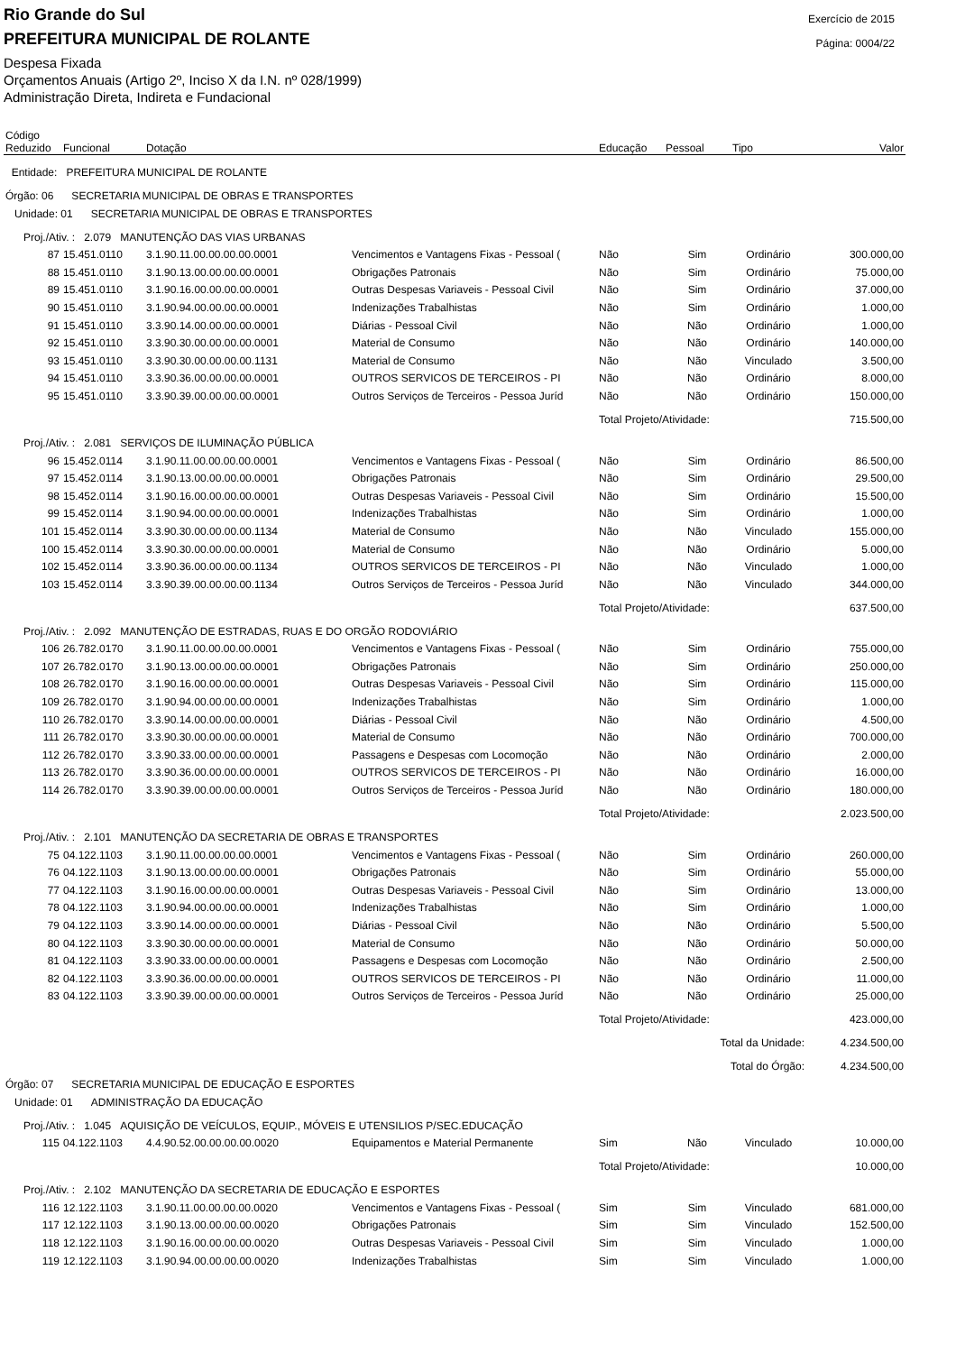Rio Grande do Sul
PREFEITURA MUNICIPAL DE ROLANTE
Despesa Fixada
Orçamentos Anuais (Artigo 2º, Inciso X da I.N. nº 028/1999)
Administração Direta, Indireta e Fundacional
Exercício de 2015
Página: 0004/22
| Código Reduzido | Funcional | Dotação | | Educação | Pessoal | Tipo | Valor |
| --- | --- | --- | --- | --- | --- | --- | --- |
| Entidade: PREFEITURA MUNICIPAL DE ROLANTE | | | | | | | |
| Órgão: 06 SECRETARIA MUNICIPAL DE OBRAS E TRANSPORTES | | | | | | | |
| Unidade: 01 SECRETARIA MUNICIPAL DE OBRAS E TRANSPORTES | | | | | | | |
| Proj./Ativ. : 2.079 MANUTENÇÃO DAS VIAS URBANAS | | | | | | | |
| 87 | 15.451.0110 | 3.1.90.11.00.00.00.00.0001 | Vencimentos e Vantagens Fixas - Pessoal ( | Não | Sim | Ordinário | 300.000,00 |
| 88 | 15.451.0110 | 3.1.90.13.00.00.00.00.0001 | Obrigações Patronais | Não | Sim | Ordinário | 75.000,00 |
| 89 | 15.451.0110 | 3.1.90.16.00.00.00.00.0001 | Outras Despesas Variaveis - Pessoal Civil | Não | Sim | Ordinário | 37.000,00 |
| 90 | 15.451.0110 | 3.1.90.94.00.00.00.00.0001 | Indenizações Trabalhistas | Não | Sim | Ordinário | 1.000,00 |
| 91 | 15.451.0110 | 3.3.90.14.00.00.00.00.0001 | Diárias - Pessoal Civil | Não | Não | Ordinário | 1.000,00 |
| 92 | 15.451.0110 | 3.3.90.30.00.00.00.00.0001 | Material de Consumo | Não | Não | Ordinário | 140.000,00 |
| 93 | 15.451.0110 | 3.3.90.30.00.00.00.00.1131 | Material de Consumo | Não | Não | Vinculado | 3.500,00 |
| 94 | 15.451.0110 | 3.3.90.36.00.00.00.00.0001 | OUTROS SERVICOS DE TERCEIROS - PI | Não | Não | Ordinário | 8.000,00 |
| 95 | 15.451.0110 | 3.3.90.39.00.00.00.00.0001 | Outros Serviços de Terceiros - Pessoa Juríd | Não | Não | Ordinário | 150.000,00 |
| | | | | Total Projeto/Atividade: | | | 715.500,00 |
| Proj./Ativ. : 2.081 SERVIÇOS DE ILUMINAÇÃO PÚBLICA | | | | | | | |
| 96 | 15.452.0114 | 3.1.90.11.00.00.00.00.0001 | Vencimentos e Vantagens Fixas - Pessoal ( | Não | Sim | Ordinário | 86.500,00 |
| 97 | 15.452.0114 | 3.1.90.13.00.00.00.00.0001 | Obrigações Patronais | Não | Sim | Ordinário | 29.500,00 |
| 98 | 15.452.0114 | 3.1.90.16.00.00.00.00.0001 | Outras Despesas Variaveis - Pessoal Civil | Não | Sim | Ordinário | 15.500,00 |
| 99 | 15.452.0114 | 3.1.90.94.00.00.00.00.0001 | Indenizações Trabalhistas | Não | Sim | Ordinário | 1.000,00 |
| 101 | 15.452.0114 | 3.3.90.30.00.00.00.00.1134 | Material de Consumo | Não | Não | Vinculado | 155.000,00 |
| 100 | 15.452.0114 | 3.3.90.30.00.00.00.00.0001 | Material de Consumo | Não | Não | Ordinário | 5.000,00 |
| 102 | 15.452.0114 | 3.3.90.36.00.00.00.00.1134 | OUTROS SERVICOS DE TERCEIROS - PI | Não | Não | Vinculado | 1.000,00 |
| 103 | 15.452.0114 | 3.3.90.39.00.00.00.00.1134 | Outros Serviços de Terceiros - Pessoa Juríd | Não | Não | Vinculado | 344.000,00 |
| | | | | Total Projeto/Atividade: | | | 637.500,00 |
| Proj./Ativ. : 2.092 MANUTENÇÃO DE ESTRADAS, RUAS E DO ORGÃO RODOVIÁRIO | | | | | | | |
| 106 | 26.782.0170 | 3.1.90.11.00.00.00.00.0001 | Vencimentos e Vantagens Fixas - Pessoal ( | Não | Sim | Ordinário | 755.000,00 |
| 107 | 26.782.0170 | 3.1.90.13.00.00.00.00.0001 | Obrigações Patronais | Não | Sim | Ordinário | 250.000,00 |
| 108 | 26.782.0170 | 3.1.90.16.00.00.00.00.0001 | Outras Despesas Variaveis - Pessoal Civil | Não | Sim | Ordinário | 115.000,00 |
| 109 | 26.782.0170 | 3.1.90.94.00.00.00.00.0001 | Indenizações Trabalhistas | Não | Sim | Ordinário | 1.000,00 |
| 110 | 26.782.0170 | 3.3.90.14.00.00.00.00.0001 | Diárias - Pessoal Civil | Não | Não | Ordinário | 4.500,00 |
| 111 | 26.782.0170 | 3.3.90.30.00.00.00.00.0001 | Material de Consumo | Não | Não | Ordinário | 700.000,00 |
| 112 | 26.782.0170 | 3.3.90.33.00.00.00.00.0001 | Passagens e Despesas com Locomoção | Não | Não | Ordinário | 2.000,00 |
| 113 | 26.782.0170 | 3.3.90.36.00.00.00.00.0001 | OUTROS SERVICOS DE TERCEIROS - PI | Não | Não | Ordinário | 16.000,00 |
| 114 | 26.782.0170 | 3.3.90.39.00.00.00.00.0001 | Outros Serviços de Terceiros - Pessoa Juríd | Não | Não | Ordinário | 180.000,00 |
| | | | | Total Projeto/Atividade: | | | 2.023.500,00 |
| Proj./Ativ. : 2.101 MANUTENÇÃO DA SECRETARIA DE OBRAS E TRANSPORTES | | | | | | | |
| 75 | 04.122.1103 | 3.1.90.11.00.00.00.00.0001 | Vencimentos e Vantagens Fixas - Pessoal ( | Não | Sim | Ordinário | 260.000,00 |
| 76 | 04.122.1103 | 3.1.90.13.00.00.00.00.0001 | Obrigações Patronais | Não | Sim | Ordinário | 55.000,00 |
| 77 | 04.122.1103 | 3.1.90.16.00.00.00.00.0001 | Outras Despesas Variaveis - Pessoal Civil | Não | Sim | Ordinário | 13.000,00 |
| 78 | 04.122.1103 | 3.1.90.94.00.00.00.00.0001 | Indenizações Trabalhistas | Não | Sim | Ordinário | 1.000,00 |
| 79 | 04.122.1103 | 3.3.90.14.00.00.00.00.0001 | Diárias - Pessoal Civil | Não | Não | Ordinário | 5.500,00 |
| 80 | 04.122.1103 | 3.3.90.30.00.00.00.00.0001 | Material de Consumo | Não | Não | Ordinário | 50.000,00 |
| 81 | 04.122.1103 | 3.3.90.33.00.00.00.00.0001 | Passagens e Despesas com Locomoção | Não | Não | Ordinário | 2.500,00 |
| 82 | 04.122.1103 | 3.3.90.36.00.00.00.00.0001 | OUTROS SERVICOS DE TERCEIROS - PI | Não | Não | Ordinário | 11.000,00 |
| 83 | 04.122.1103 | 3.3.90.39.00.00.00.00.0001 | Outros Serviços de Terceiros - Pessoa Juríd | Não | Não | Ordinário | 25.000,00 |
| | | | | Total Projeto/Atividade: | | | 423.000,00 |
| | | | | Total da Unidade: | | | 4.234.500,00 |
| | | | | Total do Órgão: | | | 4.234.500,00 |
| Órgão: 07 SECRETARIA MUNICIPAL DE EDUCAÇÃO E ESPORTES | | | | | | | |
| Unidade: 01 ADMINISTRAÇÃO DA EDUCAÇÃO | | | | | | | |
| Proj./Ativ. : 1.045 AQUISIÇÃO DE VEÍCULOS, EQUIP., MÓVEIS E UTENSILIOS P/SEC.EDUCAÇÃO | | | | | | | |
| 115 | 04.122.1103 | 4.4.90.52.00.00.00.00.0020 | Equipamentos e Material Permanente | Sim | Não | Vinculado | 10.000,00 |
| | | | | Total Projeto/Atividade: | | | 10.000,00 |
| Proj./Ativ. : 2.102 MANUTENÇÃO DA SECRETARIA DE EDUCAÇÃO E ESPORTES | | | | | | | |
| 116 | 12.122.1103 | 3.1.90.11.00.00.00.00.0020 | Vencimentos e Vantagens Fixas - Pessoal ( | Sim | Sim | Vinculado | 681.000,00 |
| 117 | 12.122.1103 | 3.1.90.13.00.00.00.00.0020 | Obrigações Patronais | Sim | Sim | Vinculado | 152.500,00 |
| 118 | 12.122.1103 | 3.1.90.16.00.00.00.00.0020 | Outras Despesas Variaveis - Pessoal Civil | Sim | Sim | Vinculado | 1.000,00 |
| 119 | 12.122.1103 | 3.1.90.94.00.00.00.00.0020 | Indenizações Trabalhistas | Sim | Sim | Vinculado | 1.000,00 |